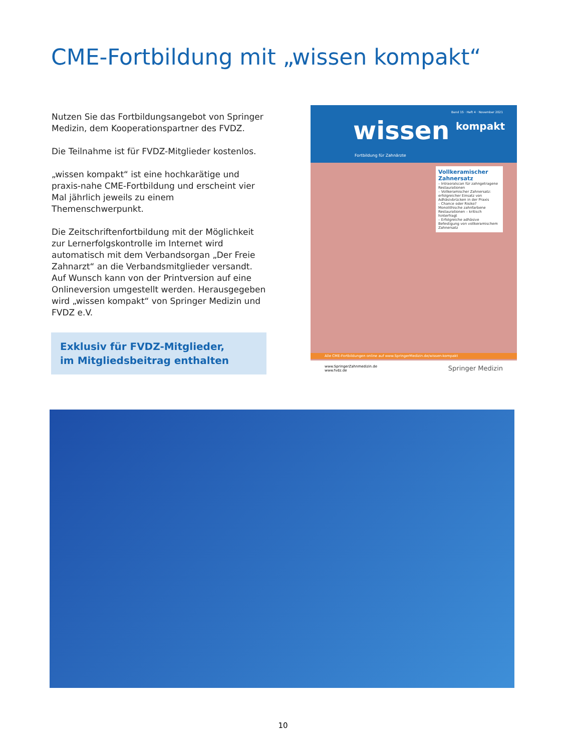CME-Fortbildung mit „wissen kompakt“
Nutzen Sie das Fortbildungsangebot von Springer Medizin, dem Kooperationspartner des FVDZ.
Die Teilnahme ist für FVDZ-Mitglieder kostenlos.
„wissen kompakt“ ist eine hochkarätige und praxis-nahe CME-Fortbildung und erscheint vier Mal jährlich jeweils zu einem Themenschwerpunkt.
Die Zeitschriftenfortbildung mit der Möglichkeit zur Lernerfolgskontrolle im Internet wird automatisch mit dem Verbandsorgan „Der Freie Zahnarzt“ an die Verbandsmitglieder versandt.
Auf Wunsch kann von der Printversion auf eine Onlineversion umgestellt werden. Herausgegeben wird „wissen kompakt“ von Springer Medizin und FVDZ e.V.
Exklusiv für FVDZ-Mitglieder,
im Mitgliedsbeitrag enthalten
Band 15 · Heft 4 · November 2021
wissen kompakt
Fortbildung für Zahnärzte
Vollkeramischer Zahnersatz
– Intraoralscan für zahngetragene Restaurationen
– Vollkeramischer Zahnersatz: erfolgreicher Einsatz von Adhäsivbrücken in der Praxis
– Chance oder Risiko? Monolithische zahnfarbene Restaurationen – kritisch hinterfragt
– Erfolgreiche adhäsive Befestigung von vollkeramischem Zahnersatz
Alle CME-Fortbildungen online auf www.SpringerMedizin.de/wissen-kompakt
www.SpringerZahnmedizin.de
www.fvdz.de Springer Medizin
10